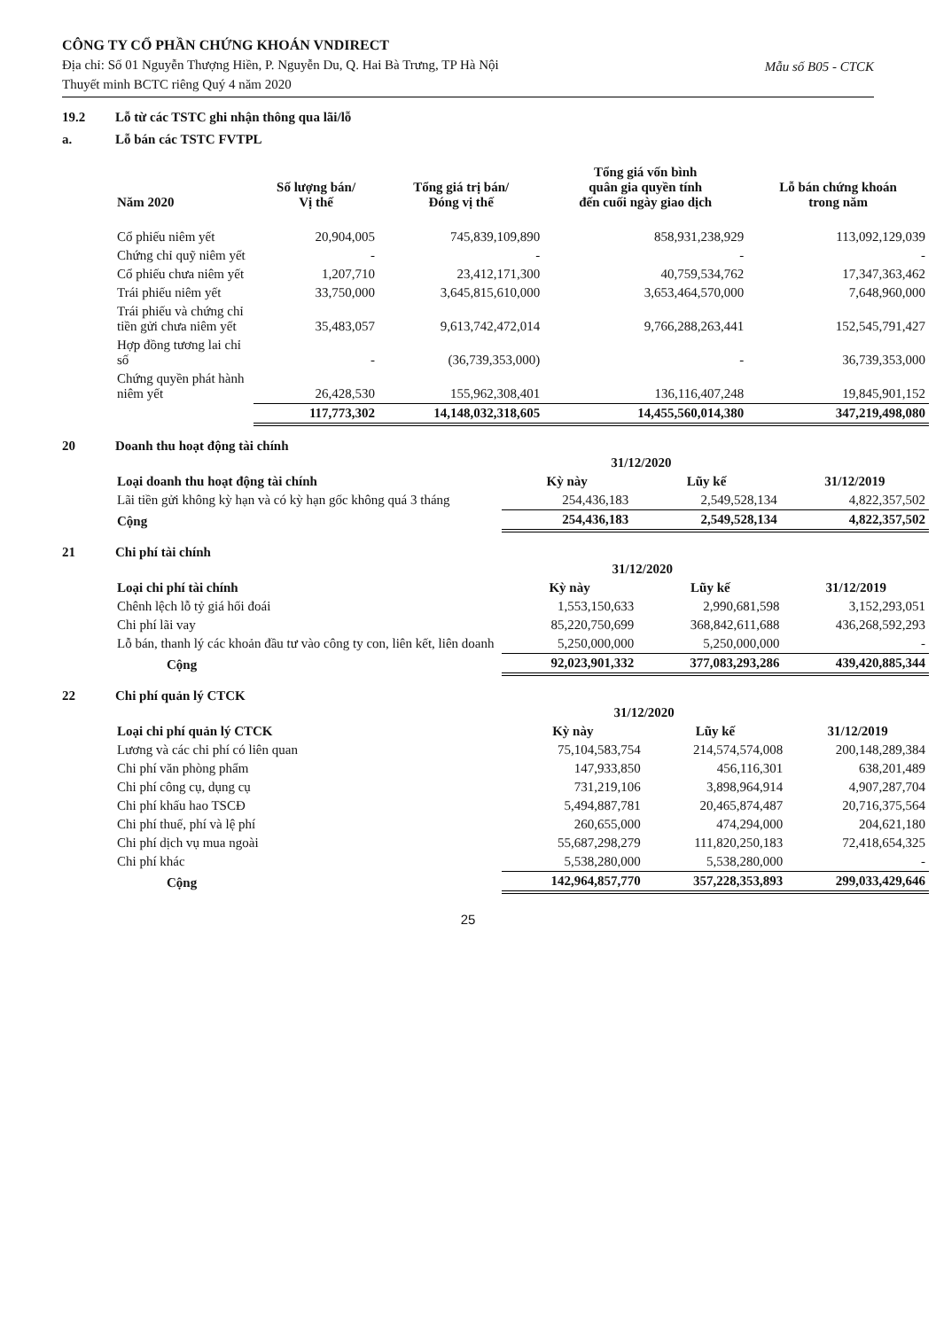CÔNG TY CỔ PHẦN CHỨNG KHOÁN VNDIRECT
Địa chỉ: Số 01 Nguyễn Thượng Hiền, P. Nguyễn Du, Q. Hai Bà Trưng, TP Hà Nội
Thuyết minh BCTC riêng Quý 4 năm 2020
Mẫu số B05 - CTCK
19.2 Lỗ từ các TSTC ghi nhận thông qua lãi/lỗ
a. Lỗ bán các TSTC FVTPL
| Năm 2020 | Số lượng bán/ Vị thế | Tổng giá trị bán/ Đóng vị thế | Tổng giá vốn bình quân gia quyền tính đến cuối ngày giao dịch | Lỗ bán chứng khoán trong năm |
| --- | --- | --- | --- | --- |
| Cổ phiếu niêm yết | 20,904,005 | 745,839,109,890 | 858,931,238,929 | 113,092,129,039 |
| Chứng chỉ quỹ niêm yết | - | - | - | - |
| Cổ phiếu chưa niêm yết | 1,207,710 | 23,412,171,300 | 40,759,534,762 | 17,347,363,462 |
| Trái phiếu niêm yết | 33,750,000 | 3,645,815,610,000 | 3,653,464,570,000 | 7,648,960,000 |
| Trái phiếu và chứng chỉ tiền gửi chưa niêm yết | 35,483,057 | 9,613,742,472,014 | 9,766,288,263,441 | 152,545,791,427 |
| Hợp đồng tương lai chỉ số | - | (36,739,353,000) | - | 36,739,353,000 |
| Chứng quyền phát hành niêm yết | 26,428,530 | 155,962,308,401 | 136,116,407,248 | 19,845,901,152 |
| | 117,773,302 | 14,148,032,318,605 | 14,455,560,014,380 | 347,219,498,080 |
20 Doanh thu hoạt động tài chính
| Loại doanh thu hoạt động tài chính | 31/12/2020 | | 31/12/2019 |
| --- | --- | --- | --- |
| | Kỳ này | Lũy kế | |
| Lãi tiền gửi không kỳ hạn và có kỳ hạn gốc không quá 3 tháng | 254,436,183 | 2,549,528,134 | 4,822,357,502 |
| Cộng | 254,436,183 | 2,549,528,134 | 4,822,357,502 |
21 Chi phí tài chính
| Loại chi phí tài chính | 31/12/2020 | | 31/12/2019 |
| --- | --- | --- | --- |
| | Kỳ này | Lũy kế | |
| Chênh lệch lỗ tỷ giá hối đoái | 1,553,150,633 | 2,990,681,598 | 3,152,293,051 |
| Chi phí lãi vay | 85,220,750,699 | 368,842,611,688 | 436,268,592,293 |
| Lỗ bán, thanh lý các khoản đầu tư vào công ty con, liên kết, liên doanh | 5,250,000,000 | 5,250,000,000 | - |
| Cộng | 92,023,901,332 | 377,083,293,286 | 439,420,885,344 |
22 Chi phí quản lý CTCK
| Loại chi phí quản lý CTCK | 31/12/2020 | | 31/12/2019 |
| --- | --- | --- | --- |
| | Kỳ này | Lũy kế | |
| Lương và các chi phí có liên quan | 75,104,583,754 | 214,574,574,008 | 200,148,289,384 |
| Chi phí văn phòng phẩm | 147,933,850 | 456,116,301 | 638,201,489 |
| Chi phí công cụ, dụng cụ | 731,219,106 | 3,898,964,914 | 4,907,287,704 |
| Chi phí khấu hao TSCĐ | 5,494,887,781 | 20,465,874,487 | 20,716,375,564 |
| Chi phí thuế, phí và lệ phí | 260,655,000 | 474,294,000 | 204,621,180 |
| Chi phí dịch vụ mua ngoài | 55,687,298,279 | 111,820,250,183 | 72,418,654,325 |
| Chi phí khác | 5,538,280,000 | 5,538,280,000 | - |
| Cộng | 142,964,857,770 | 357,228,353,893 | 299,033,429,646 |
25